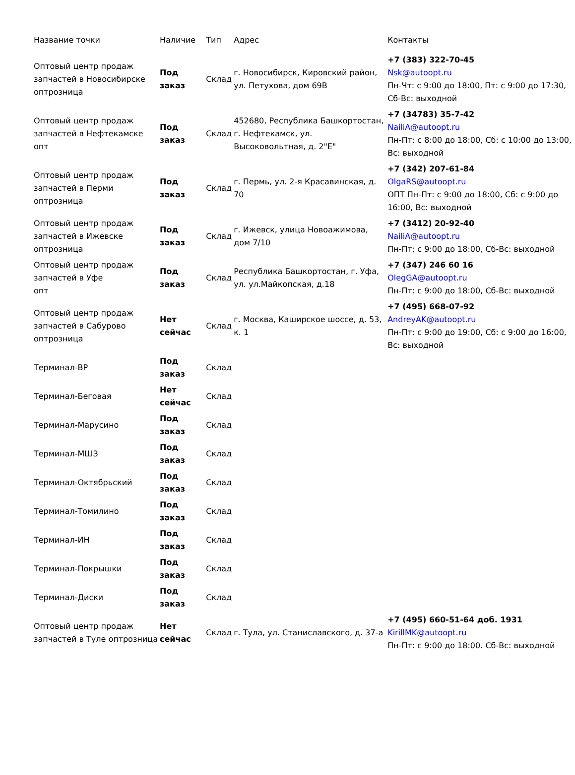| Название точки | Наличие | Тип | Адрес | Контакты |
| --- | --- | --- | --- | --- |
| Оптовый центр продаж запчастей в Новосибирске оптрозница | Под заказ | Склад | г. Новосибирск, Кировский район, ул. Петухова, дом 69В | +7 (383) 322-70-45 Nsk@autoopt.ru Пн-Чт: с 9:00 до 18:00, Пт: с 9:00 до 17:30, Сб-Вс: выходной |
| Оптовый центр продаж запчастей в Нефтекамске опт | Под заказ | Склад | 452680, Республика Башкортостан, г. Нефтекамск, ул. Высоковольтная, д. 2"Е" | +7 (34783) 35-7-42 NailiA@autoopt.ru Пн-Пт: с 8:00 до 18:00, Сб: с 10:00 до 13:00, Вс: выходной |
| Оптовый центр продаж запчастей в Перми оптрозница | Под заказ | Склад | г. Пермь, ул. 2-я Красавинская, д. 70 | +7 (342) 207-61-84 OlgaRS@autoopt.ru ОПТ Пн-Пт: с 9:00 до 18:00, Сб: с 9:00 до 16:00, Вс: выходной |
| Оптовый центр продаж запчастей в Ижевске оптрозница | Под заказ | Склад | г. Ижевск, улица Новоажимова, дом 7/10 | +7 (3412) 20-92-40 NailiA@autoopt.ru Пн-Пт: с 9:00 до 18:00, Сб-Вс: выходной |
| Оптовый центр продаж запчастей в Уфе опт | Под заказ | Склад | Республика Башкортостан, г. Уфа, ул. ул.Майкопская, д.18 | +7 (347) 246 60 16 OlegGA@autoopt.ru Пн-Пт: с 9:00 до 18:00, Сб-Вс: выходной |
| Оптовый центр продаж запчастей в Сабурово оптрозница | Нет сейчас | Склад | г. Москва, Каширское шоссе, д. 53, к. 1 | +7 (495) 668-07-92 AndreyAK@autoopt.ru Пн-Пт: с 9:00 до 19:00, Сб: с 9:00 до 16:00, Вс: выходной |
| Терминал-ВР | Под заказ | Склад | | |
| Терминал-Беговая | Нет сейчас | Склад | | |
| Терминал-Марусино | Под заказ | Склад | | |
| Терминал-МШЗ | Под заказ | Склад | | |
| Терминал-Октябрьский | Под заказ | Склад | | |
| Терминал-Томилино | Под заказ | Склад | | |
| Терминал-ИН | Под заказ | Склад | | |
| Терминал-Покрышки | Под заказ | Склад | | |
| Терминал-Диски | Под заказ | Склад | | |
| Оптовый центр продаж запчастей в Туле оптрозница | Нет сейчас | Склад | г. Тула, ул. Станиславского, д. 37-а | +7 (495) 660-51-64 доб. 1931 KirillMK@autoopt.ru Пн-Пт: с 9:00 до 18:00. Сб-Вс: выходной |